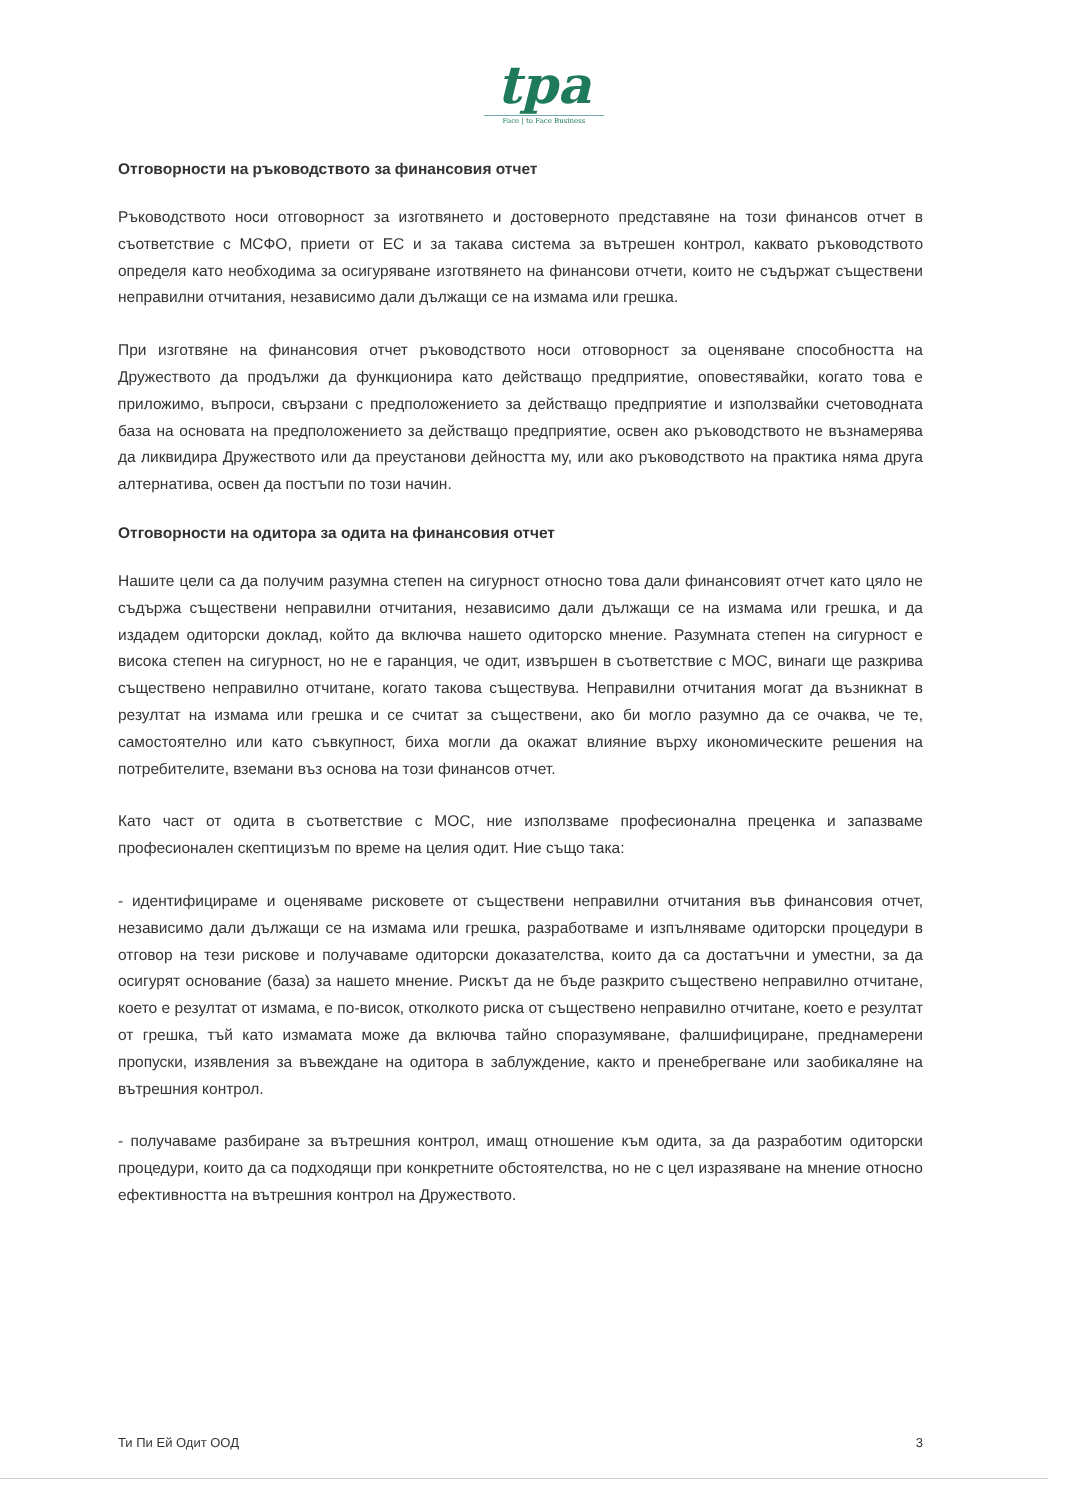tpa
Face | to Face Business
Отговорности на ръководството за финансовия отчет
Ръководството носи отговорност за изготвянето и достоверното представяне на този финансов отчет в съответствие с МСФО, приети от ЕС и за такава система за вътрешен контрол, каквато ръководството определя като необходима за осигуряване изготвянето на финансови отчети, които не съдържат съществени неправилни отчитания, независимо дали дължащи се на измама или грешка.
При изготвяне на финансовия отчет ръководството носи отговорност за оценяване способността на Дружеството да продължи да функционира като действащо предприятие, оповестявайки, когато това е приложимо, въпроси, свързани с предположението за действащо предприятие и използвайки счетоводната база на основата на предположението за действащо предприятие, освен ако ръководството не възнамерява да ликвидира Дружеството или да преустанови дейността му, или ако ръководството на практика няма друга алтернатива, освен да постъпи по този начин.
Отговорности на одитора за одита на финансовия отчет
Нашите цели са да получим разумна степен на сигурност относно това дали финансовият отчет като цяло не съдържа съществени неправилни отчитания, независимо дали дължащи се на измама или грешка, и да издадем одиторски доклад, който да включва нашето одиторско мнение. Разумната степен на сигурност е висока степен на сигурност, но не е гаранция, че одит, извършен в съответствие с МОС, винаги ще разкрива съществено неправилно отчитане, когато такова съществува. Неправилни отчитания могат да възникнат в резултат на измама или грешка и се считат за съществени, ако би могло разумно да се очаква, че те, самостоятелно или като съвкупност, биха могли да окажат влияние върху икономическите решения на потребителите, вземани въз основа на този финансов отчет.
Като част от одита в съответствие с МОС, ние използваме професионална преценка и запазваме професионален скептицизъм по време на целия одит. Ние също така:
- идентифицираме и оценяваме рисковете от съществени неправилни отчитания във финансовия отчет, независимо дали дължащи се на измама или грешка, разработваме и изпълняваме одиторски процедури в отговор на тези рискове и получаваме одиторски доказателства, които да са достатъчни и уместни, за да осигурят основание (база) за нашето мнение. Рискът да не бъде разкрито съществено неправилно отчитане, което е резултат от измама, е по-висок, отколкото риска от съществено неправилно отчитане, което е резултат от грешка, тъй като измамата може да включва тайно споразумяване, фалшифициране, преднамерени пропуски, изявления за въвеждане на одитора в заблуждение, както и пренебрегване или заобикаляне на вътрешния контрол.
- получаваме разбиране за вътрешния контрол, имащ отношение към одита, за да разработим одиторски процедури, които да са подходящи при конкретните обстоятелства, но не с цел изразяване на мнение относно ефективността на вътрешния контрол на Дружеството.
Ти Пи Ей Одит ООД 3